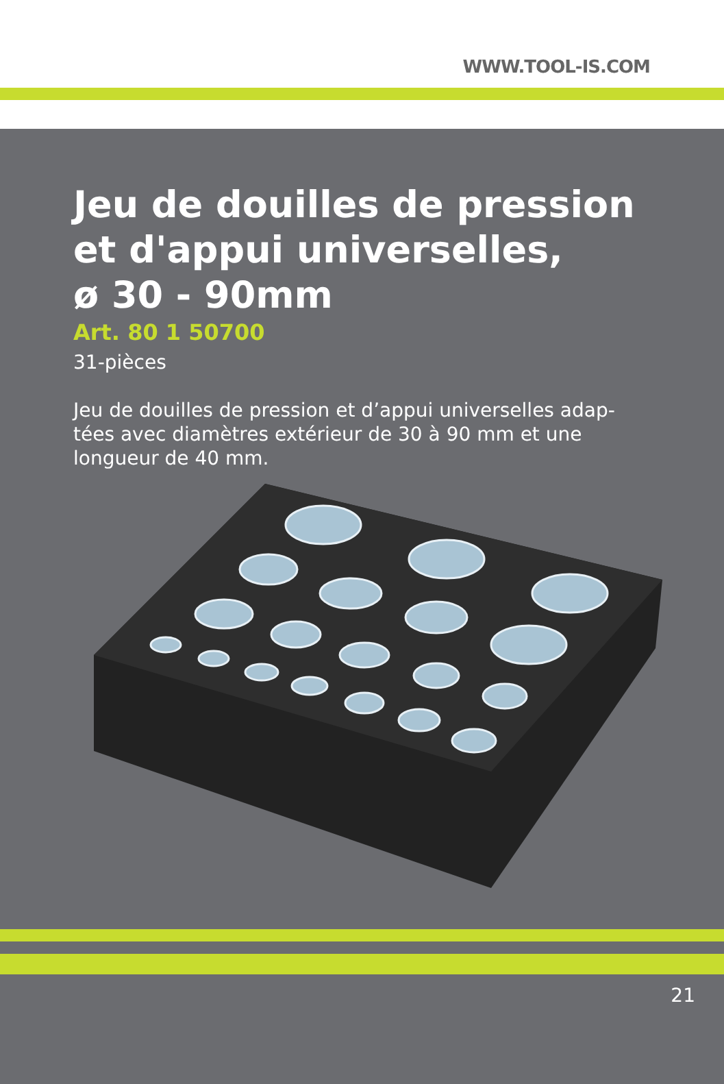WWW.TOOL-IS.COM
Jeu de douilles de pression
et d'appui universelles,
ø 30 - 90mm
Art. 80 1 50700
31-pièces
Jeu de douilles de pression et d’appui universelles adap-tées avec diamètres extérieur de 30 à 90 mm et une longueur de 40 mm.
21